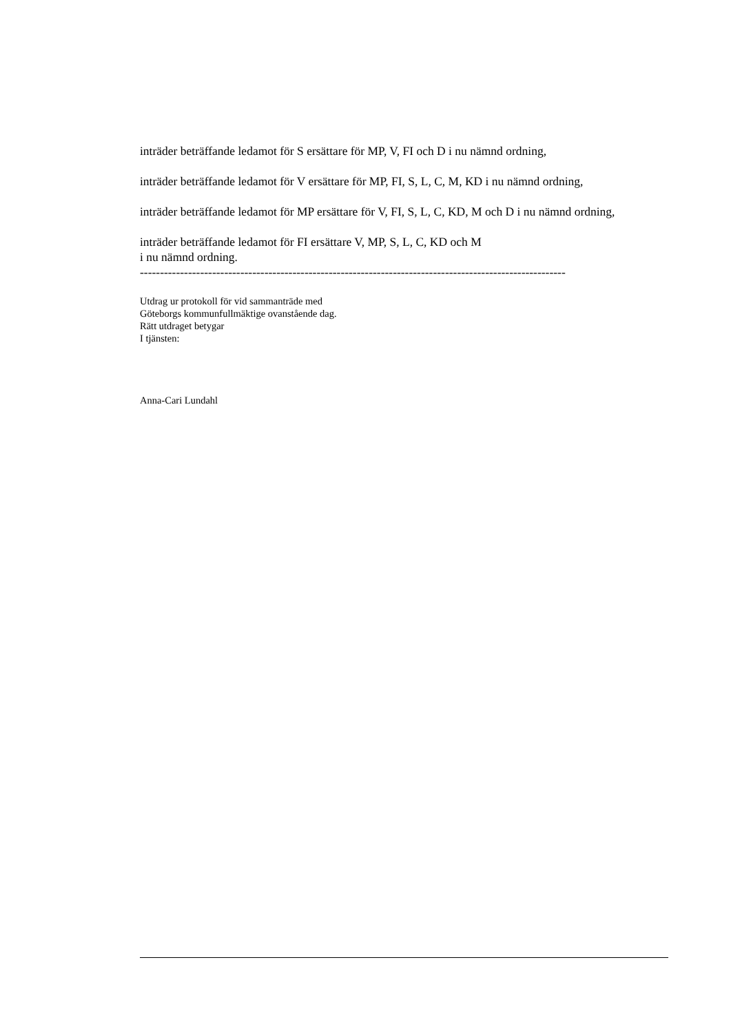inträder beträffande ledamot för S ersättare för MP, V, FI och D i nu nämnd ordning,
inträder beträffande ledamot för V ersättare för MP, FI, S, L, C, M, KD i nu nämnd ordning,
inträder beträffande ledamot för MP ersättare för V, FI, S, L, C, KD, M och D i nu nämnd ordning,
inträder beträffande ledamot för FI ersättare V, MP, S, L, C, KD och M
i nu nämnd ordning.
----------------------------------------------------------------------------------------------------------
Utdrag ur protokoll för vid sammanträde med
Göteborgs kommunfullmäktige ovanstående dag.
Rätt utdraget betygar
I tjänsten:
Anna-Cari Lundahl